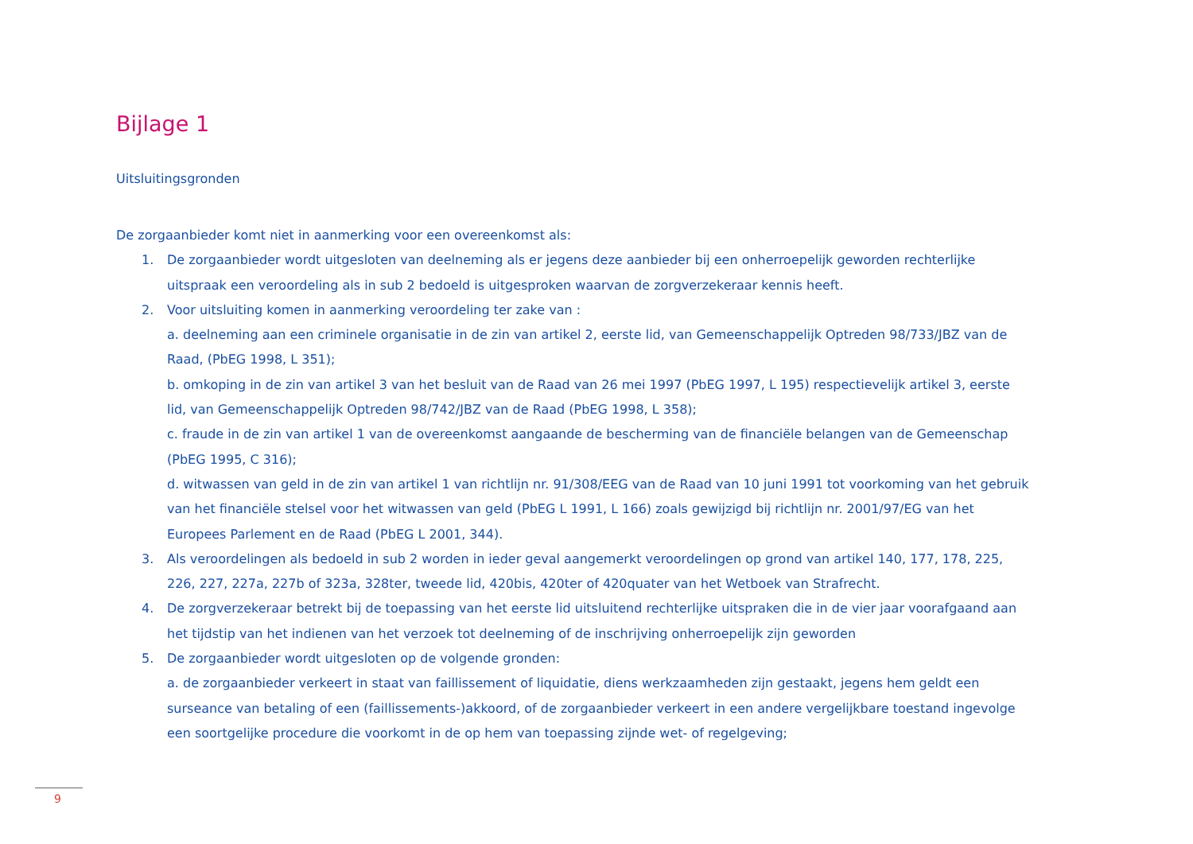Bijlage 1
Uitsluitingsgronden
De zorgaanbieder komt niet in aanmerking voor een overeenkomst als:
1. De zorgaanbieder wordt uitgesloten van deelneming als er jegens deze aanbieder bij een onherroepelijk geworden rechterlijke uitspraak een veroordeling als in sub 2 bedoeld is uitgesproken waarvan de zorgverzekeraar kennis heeft.
2. Voor uitsluiting komen in aanmerking veroordeling ter zake van :
a. deelneming aan een criminele organisatie in de zin van artikel 2, eerste lid, van Gemeenschappelijk Optreden 98/733/JBZ van de Raad, (PbEG 1998, L 351);
b. omkoping in de zin van artikel 3 van het besluit van de Raad van 26 mei 1997 (PbEG 1997, L 195) respectievelijk artikel 3, eerste lid, van Gemeenschappelijk Optreden 98/742/JBZ van de Raad (PbEG 1998, L 358);
c. fraude in de zin van artikel 1 van de overeenkomst aangaande de bescherming van de financiële belangen van de Gemeenschap (PbEG 1995, C 316);
d. witwassen van geld in de zin van artikel 1 van richtlijn nr. 91/308/EEG van de Raad van 10 juni 1991 tot voorkoming van het gebruik van het financiële stelsel voor het witwassen van geld (PbEG L 1991, L 166) zoals gewijzigd bij richtlijn nr. 2001/97/EG van het Europees Parlement en de Raad (PbEG L 2001, 344).
3. Als veroordelingen als bedoeld in sub 2 worden in ieder geval aangemerkt veroordelingen op grond van artikel 140, 177, 178, 225, 226, 227, 227a, 227b of 323a, 328ter, tweede lid, 420bis, 420ter of 420quater van het Wetboek van Strafrecht.
4. De zorgverzekeraar betrekt bij de toepassing van het eerste lid uitsluitend rechterlijke uitspraken die in de vier jaar voorafgaand aan het tijdstip van het indienen van het verzoek tot deelneming of de inschrijving onherroepelijk zijn geworden
5. De zorgaanbieder wordt uitgesloten op de volgende gronden:
a. de zorgaanbieder verkeert in staat van faillissement of liquidatie, diens werkzaamheden zijn gestaakt, jegens hem geldt een surseance van betaling of een (faillissements-)akkoord, of de zorgaanbieder verkeert in een andere vergelijkbare toestand ingevolge een soortgelijke procedure die voorkomt in de op hem van toepassing zijnde wet- of regelgeving;
9